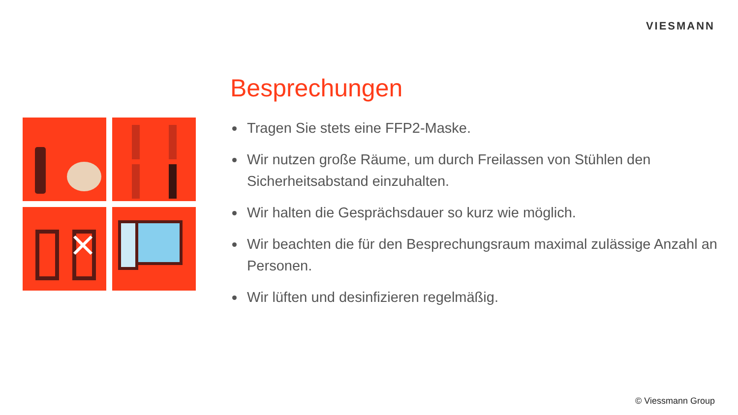VIESMANN
Besprechungen
Tragen Sie stets eine FFP2-Maske.
Wir nutzen große Räume, um durch Freilassen von Stühlen den Sicherheitsabstand einzuhalten.
Wir halten die Gesprächsdauer so kurz wie möglich.
Wir beachten die für den Besprechungsraum maximal zulässige Anzahl an Personen.
Wir lüften und desinfizieren regelmäßig.
© Viessmann Group